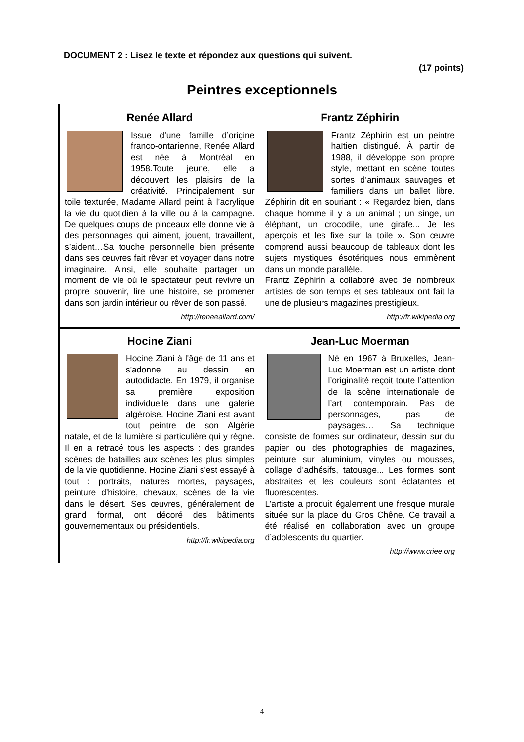DOCUMENT 2 : Lisez le texte et répondez aux questions qui suivent.
(17 points)
Peintres exceptionnels
| Renée Allard Issue d’une famille d’origine franco-ontarienne, Renée Allard est née à Montréal en 1958.Toute jeune, elle a découvert les plaisirs de la créativité. Principalement sur toile texturée, Madame Allard peint à l’acrylique la vie du quotidien à la ville ou à la campagne. De quelques coups de pinceaux elle donne vie à des personnages qui aiment, jouent, travaillent, s’aident…Sa touche personnelle bien présente dans ses œuvres fait rêver et voyager dans notre imaginaire. Ainsi, elle souhaite partager un moment de vie où le spectateur peut revivre un propre souvenir, lire une histoire, se promener dans son jardin intérieur ou rêver de son passé. http://reneeallard.com/ | Frantz Zéphirin Frantz Zéphirin est un peintre haïtien distingué. À partir de 1988, il développe son propre style, mettant en scène toutes sortes d’animaux sauvages et familiers dans un ballet libre. Zéphirin dit en souriant : « Regardez bien, dans chaque homme il y a un animal ; un singe, un éléphant, un crocodile, une girafe... Je les aperçois et les fixe sur la toile ». Son œuvre comprend aussi beaucoup de tableaux dont les sujets mystiques ésotériques nous emmènent dans un monde parallèle. Frantz Zéphirin a collaboré avec de nombreux artistes de son temps et ses tableaux ont fait la une de plusieurs magazines prestigieux. http://fr.wikipedia.org |
| Hocine Ziani Hocine Ziani à l'âge de 11 ans et s'adonne au dessin en autodidacte. En 1979, il organise sa première exposition individuelle dans une galerie algéroise. Hocine Ziani est avant tout peintre de son Algérie natale, et de la lumière si particulière qui y règne. Il en a retracé tous les aspects : des grandes scènes de batailles aux scènes les plus simples de la vie quotidienne. Hocine Ziani s'est essayé à tout : portraits, natures mortes, paysages, peinture d'histoire, chevaux, scènes de la vie dans le désert. Ses œuvres, généralement de grand format, ont décoré des bâtiments gouvernementaux ou présidentiels. http://fr.wikipedia.org | Jean-Luc Moerman Né en 1967 à Bruxelles, Jean-Luc Moerman est un artiste dont l’originalité reçoit toute l’attention de la scène internationale de l’art contemporain. Pas de personnages, pas de paysages… Sa technique consiste de formes sur ordinateur, dessin sur du papier ou des photographies de magazines, peinture sur aluminium, vinyles ou mousses, collage d’adhésifs, tatouage... Les formes sont abstraites et les couleurs sont éclatantes et fluorescentes. L’artiste a produit également une fresque murale située sur la place du Gros Chêne. Ce travail a été réalisé en collaboration avec un groupe d’adolescents du quartier. http://www.criee.org |
4